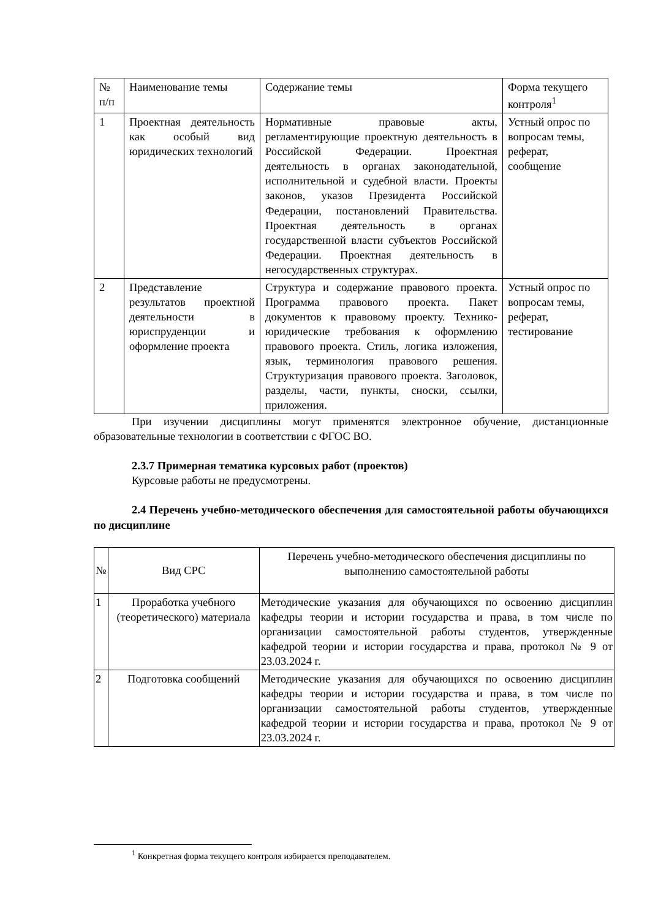| № п/п | Наименование темы | Содержание темы | Форма текущего контроля<sup>1</sup> |
| --- | --- | --- | --- |
| 1 | Проектная деятельность как особый вид юридических технологий | Нормативные правовые акты, регламентирующие проектную деятельность в Российской Федерации. Проектная деятельность в органах законодательной, исполнительной и судебной власти. Проекты законов, указов Президента Российской Федерации, постановлений Правительства. Проектная деятельность в органах государственной власти субъектов Российской Федерации. Проектная деятельность в негосударственных структурах. | Устный опрос по вопросам темы, реферат, сообщение |
| 2 | Представление результатов проектной деятельности в юриспруденции и оформление проекта | Структура и содержание правового проекта. Программа правового проекта. Пакет документов к правовому проекту. Технико-юридические требования к оформлению правового проекта. Стиль, логика изложения, язык, терминология правового решения. Структуризация правового проекта. Заголовок, разделы, части, пункты, сноски, ссылки, приложения. | Устный опрос по вопросам темы, реферат, тестирование |
При изучении дисциплины могут применятся электронное обучение, дистанционные образовательные технологии в соответствии с ФГОС ВО.
2.3.7 Примерная тематика курсовых работ (проектов)
Курсовые работы не предусмотрены.
2.4 Перечень учебно-методического обеспечения для самостоятельной работы обучающихся по дисциплине
| № | Вид СРС | Перечень учебно-методического обеспечения дисциплины по выполнению самостоятельной работы |
| --- | --- | --- |
| 1 | Проработка учебного (теоретического) материала | Методические указания для обучающихся по освоению дисциплин кафедры теории и истории государства и права, в том числе по организации самостоятельной работы студентов, утвержденные кафедрой теории и истории государства и права, протокол № 9 от 23.03.2024 г. |
| 2 | Подготовка сообщений | Методические указания для обучающихся по освоению дисциплин кафедры теории и истории государства и права, в том числе по организации самостоятельной работы студентов, утвержденные кафедрой теории и истории государства и права, протокол № 9 от 23.03.2024 г. |
<sup>1</sup> Конкретная форма текущего контроля избирается преподавателем.